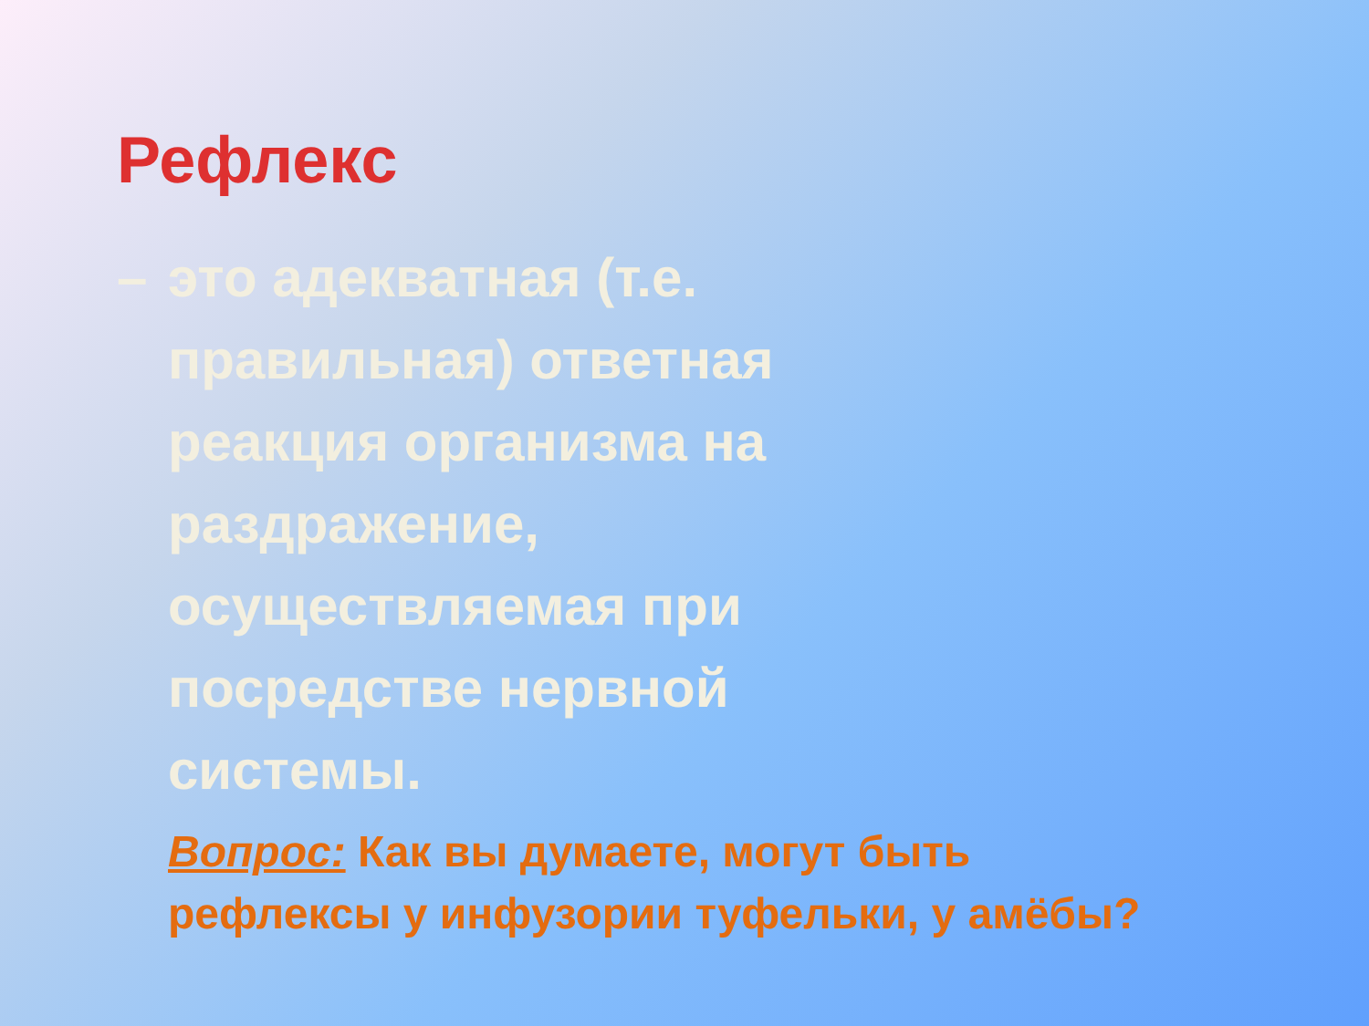Рефлекс
– это адекватная (т.е.
правильная) ответная
реакция организма на
раздражение,
осуществляемая при
посредстве нервной
системы.
Вопрос: Как вы думаете, могут быть рефлексы у инфузории туфельки, у амёбы?